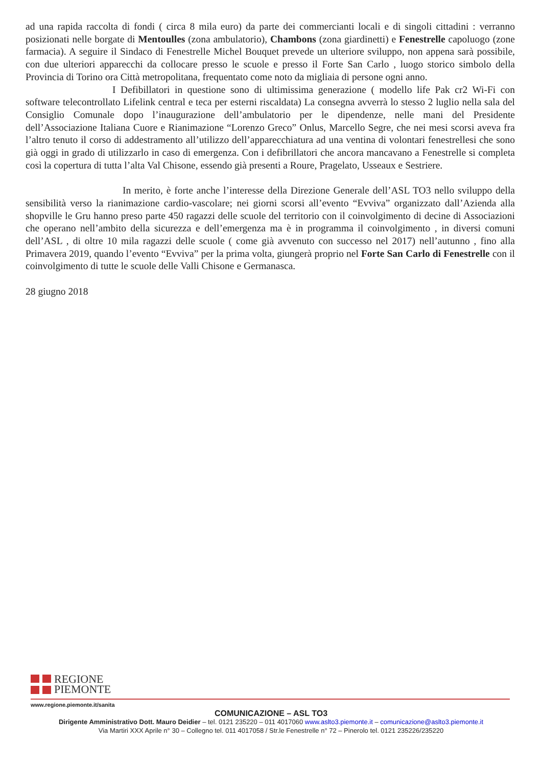ad una rapida raccolta di fondi ( circa 8 mila euro) da parte dei commercianti locali e di singoli cittadini : verranno posizionati nelle borgate di Mentoulles (zona ambulatorio), Chambons (zona giardinetti) e Fenestrelle capoluogo (zone farmacia). A seguire il Sindaco di Fenestrelle Michel Bouquet prevede un ulteriore sviluppo, non appena sarà possibile, con due ulteriori apparecchi da collocare presso le scuole e presso il Forte San Carlo , luogo storico simbolo della Provincia di Torino ora Città metropolitana, frequentato come noto da migliaia di persone ogni anno.
I Defibillatori in questione sono di ultimissima generazione ( modello life Pak cr2 Wi-Fi con software telecontrollato Lifelink central e teca per esterni riscaldata) La consegna avverrà lo stesso 2 luglio nella sala del Consiglio Comunale dopo l’inaugurazione dell’ambulatorio per le dipendenze, nelle mani del Presidente dell’Associazione Italiana Cuore e Rianimazione “Lorenzo Greco” Onlus, Marcello Segre, che nei mesi scorsi aveva fra l’altro tenuto il corso di addestramento all’utilizzo dell’apparecchiatura ad una ventina di volontari fenestrellesi che sono già oggi in grado di utilizzarlo in caso di emergenza. Con i defibrillatori che ancora mancavano a Fenestrelle si completa così la copertura di tutta l’alta Val Chisone, essendo già presenti a Roure, Pragelato, Usseaux e Sestriere.
In merito, è forte anche l’interesse della Direzione Generale dell’ASL TO3 nello sviluppo della sensibilità verso la rianimazione cardio-vascolare; nei giorni scorsi all’evento “Evviva” organizzato dall’Azienda alla shopville le Gru hanno preso parte 450 ragazzi delle scuole del territorio con il coinvolgimento di decine di Associazioni che operano nell’ambito della sicurezza e dell’emergenza ma è in programma il coinvolgimento , in diversi comuni dell’ASL , di oltre 10 mila ragazzi delle scuole ( come già avvenuto con successo nel 2017) nell’autunno , fino alla Primavera 2019, quando l’evento “Evviva” per la prima volta, giungerà proprio nel Forte San Carlo di Fenestrelle con il coinvolgimento di tutte le scuole delle Valli Chisone e Germanasca.
28 giugno 2018
REGIONE
PIEMONTE
www.regione.piemonte.it/sanita
COMUNICAZIONE – ASL TO3
Dirigente Amministrativo Dott. Mauro Deidier – tel. 0121 235220 – 011 4017060 www.aslto3.piemonte.it – comunicazione@aslto3.piemonte.it
Via Martiri XXX Aprile n° 30 – Collegno tel. 011 4017058 / Str.le Fenestrelle n° 72 – Pinerolo tel. 0121 235226/235220